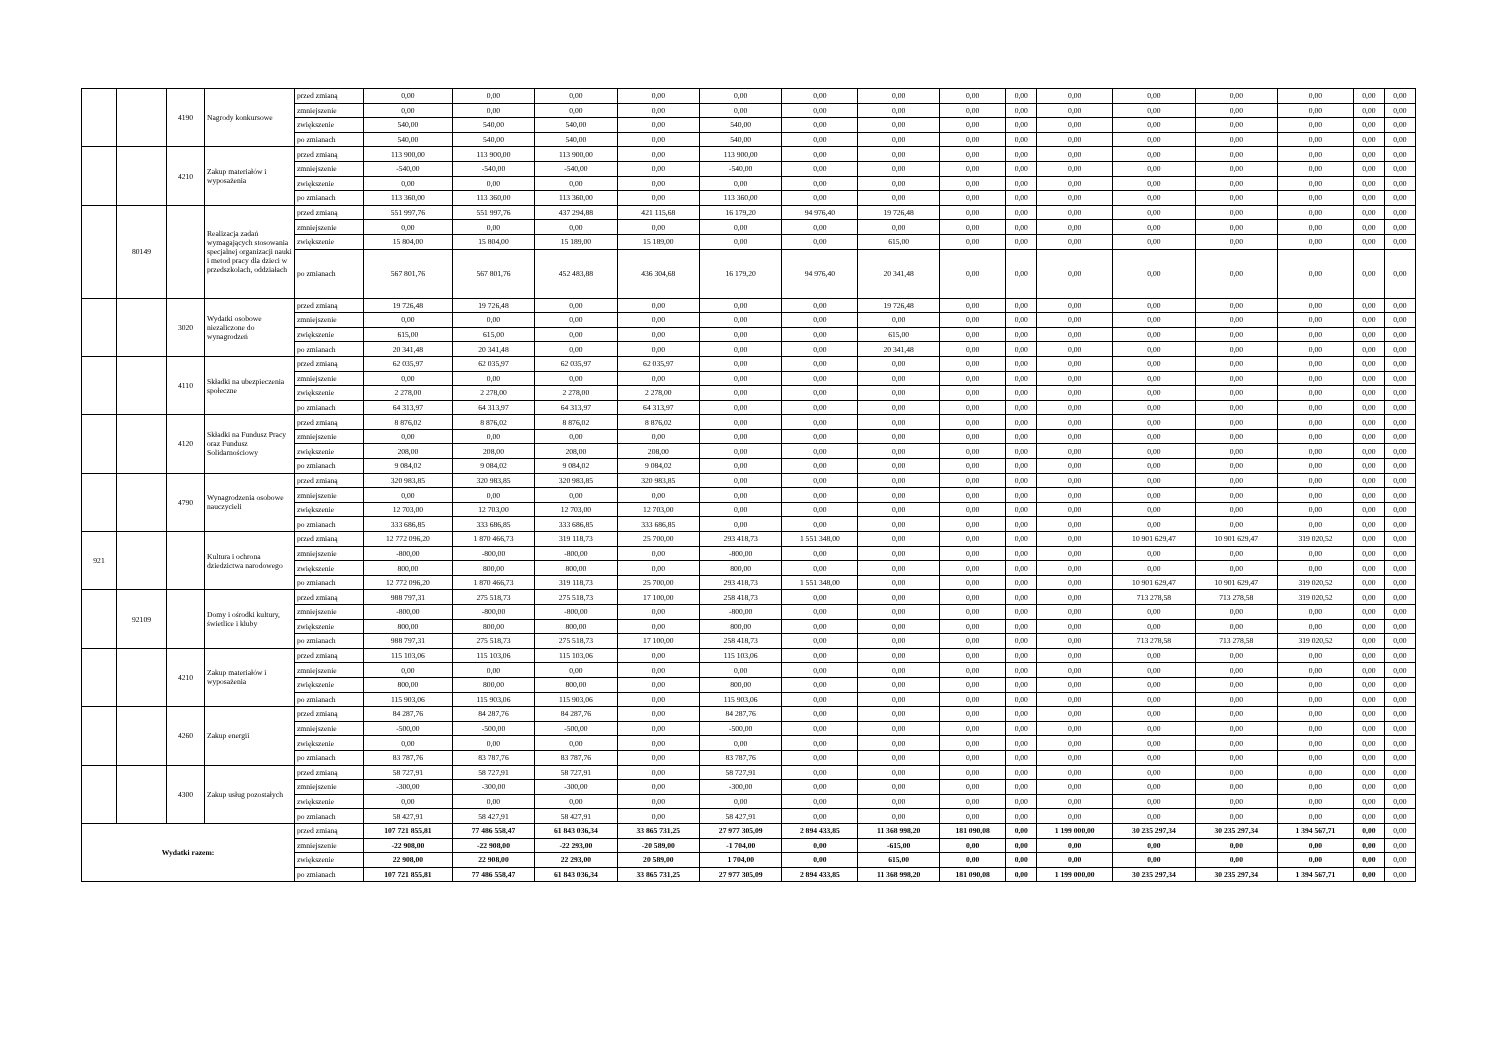| | | 4190 | Nagrody konkursowe | przed zmianą | 0,00 | 0,00 | 0,00 | 0,00 | 0,00 | 0,00 | 0,00 | 0,00 | 0,00 | 0,00 | 0,00 | 0,00 | 0,00 | 0,00 | 0,00 |
| | | | | zmniejszenie | 0,00 | 0,00 | 0,00 | 0,00 | 0,00 | 0,00 | 0,00 | 0,00 | 0,00 | 0,00 | 0,00 | 0,00 | 0,00 | 0,00 | 0,00 |
| | | | | zwiększenie | 540,00 | 540,00 | 540,00 | 0,00 | 540,00 | 0,00 | 0,00 | 0,00 | 0,00 | 0,00 | 0,00 | 0,00 | 0,00 | 0,00 | 0,00 |
| | | | | po zmianach | 540,00 | 540,00 | 540,00 | 0,00 | 540,00 | 0,00 | 0,00 | 0,00 | 0,00 | 0,00 | 0,00 | 0,00 | 0,00 | 0,00 | 0,00 |
| | | 4210 | Zakup materiałów i wyposażenia | przed zmianą | 113 900,00 | 113 900,00 | 113 900,00 | 0,00 | 113 900,00 | 0,00 | 0,00 | 0,00 | 0,00 | 0,00 | 0,00 | 0,00 | 0,00 | 0,00 | 0,00 |
| | | | | zmniejszenie | -540,00 | -540,00 | -540,00 | 0,00 | -540,00 | 0,00 | 0,00 | 0,00 | 0,00 | 0,00 | 0,00 | 0,00 | 0,00 | 0,00 | 0,00 |
| | | | | zwiększenie | 0,00 | 0,00 | 0,00 | 0,00 | 0,00 | 0,00 | 0,00 | 0,00 | 0,00 | 0,00 | 0,00 | 0,00 | 0,00 | 0,00 | 0,00 |
| | | | | po zmianach | 113 360,00 | 113 360,00 | 113 360,00 | 0,00 | 113 360,00 | 0,00 | 0,00 | 0,00 | 0,00 | 0,00 | 0,00 | 0,00 | 0,00 | 0,00 | 0,00 |
| | 80149 | | Realizacja zadań wymagających stosowania specjalnej organizacji nauki i metod pracy dla dzieci w przedszkolach, oddziałach | przed zmianą | 551 997,76 | 551 997,76 | 437 294,88 | 421 115,68 | 16 179,20 | 94 976,40 | 19 726,48 | 0,00 | 0,00 | 0,00 | 0,00 | 0,00 | 0,00 | 0,00 | 0,00 |
| | | | | zmniejszenie | 0,00 | 0,00 | 0,00 | 0,00 | 0,00 | 0,00 | 0,00 | 0,00 | 0,00 | 0,00 | 0,00 | 0,00 | 0,00 | 0,00 | 0,00 |
| | | | | zwiększenie | 15 804,00 | 15 804,00 | 15 189,00 | 15 189,00 | 0,00 | 0,00 | 615,00 | 0,00 | 0,00 | 0,00 | 0,00 | 0,00 | 0,00 | 0,00 | 0,00 |
| | | | | po zmianach | 567 801,76 | 567 801,76 | 452 483,88 | 436 304,68 | 16 179,20 | 94 976,40 | 20 341,48 | 0,00 | 0,00 | 0,00 | 0,00 | 0,00 | 0,00 | 0,00 | 0,00 |
| | | 3020 | Wydatki osobowe niezaliczone do wynagrodzeń | przed zmianą | 19 726,48 | 19 726,48 | 0,00 | 0,00 | 0,00 | 0,00 | 19 726,48 | 0,00 | 0,00 | 0,00 | 0,00 | 0,00 | 0,00 | 0,00 | 0,00 |
| | | | | zmniejszenie | 0,00 | 0,00 | 0,00 | 0,00 | 0,00 | 0,00 | 0,00 | 0,00 | 0,00 | 0,00 | 0,00 | 0,00 | 0,00 | 0,00 | 0,00 |
| | | | | zwiększenie | 615,00 | 615,00 | 0,00 | 0,00 | 0,00 | 0,00 | 615,00 | 0,00 | 0,00 | 0,00 | 0,00 | 0,00 | 0,00 | 0,00 | 0,00 |
| | | | | po zmianach | 20 341,48 | 20 341,48 | 0,00 | 0,00 | 0,00 | 0,00 | 20 341,48 | 0,00 | 0,00 | 0,00 | 0,00 | 0,00 | 0,00 | 0,00 | 0,00 |
| | | 4110 | Składki na ubezpieczenia społeczne | przed zmianą | 62 035,97 | 62 035,97 | 62 035,97 | 62 035,97 | 0,00 | 0,00 | 0,00 | 0,00 | 0,00 | 0,00 | 0,00 | 0,00 | 0,00 | 0,00 | 0,00 |
| | | | | zmniejszenie | 0,00 | 0,00 | 0,00 | 0,00 | 0,00 | 0,00 | 0,00 | 0,00 | 0,00 | 0,00 | 0,00 | 0,00 | 0,00 | 0,00 | 0,00 |
| | | | | zwiększenie | 2 278,00 | 2 278,00 | 2 278,00 | 2 278,00 | 0,00 | 0,00 | 0,00 | 0,00 | 0,00 | 0,00 | 0,00 | 0,00 | 0,00 | 0,00 | 0,00 |
| | | | | po zmianach | 64 313,97 | 64 313,97 | 64 313,97 | 64 313,97 | 0,00 | 0,00 | 0,00 | 0,00 | 0,00 | 0,00 | 0,00 | 0,00 | 0,00 | 0,00 | 0,00 |
| | | 4120 | Składki na Fundusz Pracy oraz Fundusz Solidarnościowy | przed zmianą | 8 876,02 | 8 876,02 | 8 876,02 | 8 876,02 | 0,00 | 0,00 | 0,00 | 0,00 | 0,00 | 0,00 | 0,00 | 0,00 | 0,00 | 0,00 | 0,00 |
| | | | | zmniejszenie | 0,00 | 0,00 | 0,00 | 0,00 | 0,00 | 0,00 | 0,00 | 0,00 | 0,00 | 0,00 | 0,00 | 0,00 | 0,00 | 0,00 | 0,00 |
| | | | | zwiększenie | 208,00 | 208,00 | 208,00 | 208,00 | 0,00 | 0,00 | 0,00 | 0,00 | 0,00 | 0,00 | 0,00 | 0,00 | 0,00 | 0,00 | 0,00 |
| | | | | po zmianach | 9 084,02 | 9 084,02 | 9 084,02 | 9 084,02 | 0,00 | 0,00 | 0,00 | 0,00 | 0,00 | 0,00 | 0,00 | 0,00 | 0,00 | 0,00 | 0,00 |
| | | 4790 | Wynagrodzenia osobowe nauczycieli | przed zmianą | 320 983,85 | 320 983,85 | 320 983,85 | 320 983,85 | 0,00 | 0,00 | 0,00 | 0,00 | 0,00 | 0,00 | 0,00 | 0,00 | 0,00 | 0,00 | 0,00 |
| | | | | zmniejszenie | 0,00 | 0,00 | 0,00 | 0,00 | 0,00 | 0,00 | 0,00 | 0,00 | 0,00 | 0,00 | 0,00 | 0,00 | 0,00 | 0,00 | 0,00 |
| | | | | zwiększenie | 12 703,00 | 12 703,00 | 12 703,00 | 12 703,00 | 0,00 | 0,00 | 0,00 | 0,00 | 0,00 | 0,00 | 0,00 | 0,00 | 0,00 | 0,00 | 0,00 |
| | | | | po zmianach | 333 686,85 | 333 686,85 | 333 686,85 | 333 686,85 | 0,00 | 0,00 | 0,00 | 0,00 | 0,00 | 0,00 | 0,00 | 0,00 | 0,00 | 0,00 | 0,00 |
| 921 | | | Kultura i ochrona dziedzictwa narodowego | przed zmianą | 12 772 096,20 | 1 870 466,73 | 319 118,73 | 25 700,00 | 293 418,73 | 1 551 348,00 | 0,00 | 0,00 | 0,00 | 0,00 | 10 901 629,47 | 10 901 629,47 | 319 020,52 | 0,00 | 0,00 |
| | | | | zmniejszenie | -800,00 | -800,00 | -800,00 | 0,00 | -800,00 | 0,00 | 0,00 | 0,00 | 0,00 | 0,00 | 0,00 | 0,00 | 0,00 | 0,00 | 0,00 |
| | | | | zwiększenie | 800,00 | 800,00 | 800,00 | 0,00 | 800,00 | 0,00 | 0,00 | 0,00 | 0,00 | 0,00 | 0,00 | 0,00 | 0,00 | 0,00 | 0,00 |
| | | | | po zmianach | 12 772 096,20 | 1 870 466,73 | 319 118,73 | 25 700,00 | 293 418,73 | 1 551 348,00 | 0,00 | 0,00 | 0,00 | 0,00 | 10 901 629,47 | 10 901 629,47 | 319 020,52 | 0,00 | 0,00 |
| | 92109 | | Domy i ośrodki kultury, świetlice i kluby | przed zmianą | 988 797,31 | 275 518,73 | 275 518,73 | 17 100,00 | 258 418,73 | 0,00 | 0,00 | 0,00 | 0,00 | 0,00 | 713 278,58 | 713 278,58 | 319 020,52 | 0,00 | 0,00 |
| | | | | zmniejszenie | -800,00 | -800,00 | -800,00 | 0,00 | -800,00 | 0,00 | 0,00 | 0,00 | 0,00 | 0,00 | 0,00 | 0,00 | 0,00 | 0,00 | 0,00 |
| | | | | zwiększenie | 800,00 | 800,00 | 800,00 | 0,00 | 800,00 | 0,00 | 0,00 | 0,00 | 0,00 | 0,00 | 0,00 | 0,00 | 0,00 | 0,00 | 0,00 |
| | | | | po zmianach | 988 797,31 | 275 518,73 | 275 518,73 | 17 100,00 | 258 418,73 | 0,00 | 0,00 | 0,00 | 0,00 | 0,00 | 713 278,58 | 713 278,58 | 319 020,52 | 0,00 | 0,00 |
| | | 4210 | Zakup materiałów i wyposażenia | przed zmianą | 115 103,06 | 115 103,06 | 115 103,06 | 0,00 | 115 103,06 | 0,00 | 0,00 | 0,00 | 0,00 | 0,00 | 0,00 | 0,00 | 0,00 | 0,00 | 0,00 |
| | | | | zmniejszenie | 0,00 | 0,00 | 0,00 | 0,00 | 0,00 | 0,00 | 0,00 | 0,00 | 0,00 | 0,00 | 0,00 | 0,00 | 0,00 | 0,00 | 0,00 |
| | | | | zwiększenie | 800,00 | 800,00 | 800,00 | 0,00 | 800,00 | 0,00 | 0,00 | 0,00 | 0,00 | 0,00 | 0,00 | 0,00 | 0,00 | 0,00 | 0,00 |
| | | | | po zmianach | 115 903,06 | 115 903,06 | 115 903,06 | 0,00 | 115 903,06 | 0,00 | 0,00 | 0,00 | 0,00 | 0,00 | 0,00 | 0,00 | 0,00 | 0,00 | 0,00 |
| | | 4260 | Zakup energii | przed zmianą | 84 287,76 | 84 287,76 | 84 287,76 | 0,00 | 84 287,76 | 0,00 | 0,00 | 0,00 | 0,00 | 0,00 | 0,00 | 0,00 | 0,00 | 0,00 | 0,00 |
| | | | | zmniejszenie | -500,00 | -500,00 | -500,00 | 0,00 | -500,00 | 0,00 | 0,00 | 0,00 | 0,00 | 0,00 | 0,00 | 0,00 | 0,00 | 0,00 | 0,00 |
| | | | | zwiększenie | 0,00 | 0,00 | 0,00 | 0,00 | 0,00 | 0,00 | 0,00 | 0,00 | 0,00 | 0,00 | 0,00 | 0,00 | 0,00 | 0,00 | 0,00 |
| | | | | po zmianach | 83 787,76 | 83 787,76 | 83 787,76 | 0,00 | 83 787,76 | 0,00 | 0,00 | 0,00 | 0,00 | 0,00 | 0,00 | 0,00 | 0,00 | 0,00 | 0,00 |
| | | 4300 | Zakup usług pozostałych | przed zmianą | 58 727,91 | 58 727,91 | 58 727,91 | 0,00 | 58 727,91 | 0,00 | 0,00 | 0,00 | 0,00 | 0,00 | 0,00 | 0,00 | 0,00 | 0,00 | 0,00 |
| | | | | zmniejszenie | -300,00 | -300,00 | -300,00 | 0,00 | -300,00 | 0,00 | 0,00 | 0,00 | 0,00 | 0,00 | 0,00 | 0,00 | 0,00 | 0,00 | 0,00 |
| | | | | zwiększenie | 0,00 | 0,00 | 0,00 | 0,00 | 0,00 | 0,00 | 0,00 | 0,00 | 0,00 | 0,00 | 0,00 | 0,00 | 0,00 | 0,00 | 0,00 |
| | | | | po zmianach | 58 427,91 | 58 427,91 | 58 427,91 | 0,00 | 58 427,91 | 0,00 | 0,00 | 0,00 | 0,00 | 0,00 | 0,00 | 0,00 | 0,00 | 0,00 | 0,00 |
| Wydatki razem: | | | | przed zmianą | 107 721 855,81 | 77 486 558,47 | 61 843 036,34 | 33 865 731,25 | 27 977 305,09 | 2 894 433,85 | 11 368 998,20 | 181 090,08 | 0,00 | 1 199 000,00 | 30 235 297,34 | 30 235 297,34 | 1 394 567,71 | 0,00 | 0,00 |
| | | | | zmniejszenie | -22 908,00 | -22 908,00 | -22 293,00 | -20 589,00 | -1 704,00 | 0,00 | -615,00 | 0,00 | 0,00 | 0,00 | 0,00 | 0,00 | 0,00 | 0,00 | 0,00 |
| | | | | zwiększenie | 22 908,00 | 22 908,00 | 22 293,00 | 20 589,00 | 1 704,00 | 0,00 | 615,00 | 0,00 | 0,00 | 0,00 | 0,00 | 0,00 | 0,00 | 0,00 | 0,00 |
| | | | | po zmianach | 107 721 855,81 | 77 486 558,47 | 61 843 036,34 | 33 865 731,25 | 27 977 305,09 | 2 894 433,85 | 11 368 998,20 | 181 090,08 | 0,00 | 1 199 000,00 | 30 235 297,34 | 30 235 297,34 | 1 394 567,71 | 0,00 | 0,00 |